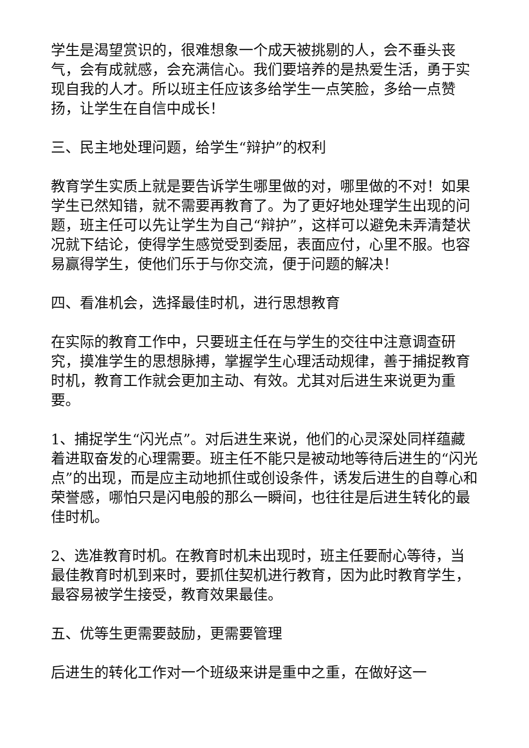学生是渴望赏识的，很难想象一个成天被挑剔的人，会不垂头丧气，会有成就感，会充满信心。我们要培养的是热爱生活，勇于实现自我的人才。所以班主任应该多给学生一点笑脸，多给一点赞扬，让学生在自信中成长！
三、民主地处理问题，给学生“辩护”的权利
教育学生实质上就是要告诉学生哪里做的对，哪里做的不对！如果学生已然知错，就不需要再教育了。为了更好地处理学生出现的问题，班主任可以先让学生为自己“辩护”，这样可以避免未弄清楚状况就下结论，使得学生感觉受到委屈，表面应付，心里不服。也容易赢得学生，使他们乐于与你交流，便于问题的解决！
四、看准机会，选择最佳时机，进行思想教育
在实际的教育工作中，只要班主任在与学生的交往中注意调查研究，摸准学生的思想脉搏，掌握学生心理活动规律，善于捕捉教育时机，教育工作就会更加主动、有效。尤其对后进生来说更为重要。
1、捕捉学生“闪光点”。对后进生来说，他们的心灵深处同样蕴藏着进取奋发的心理需要。班主任不能只是被动地等待后进生的“闪光点”的出现，而是应主动地抓住或创设条件，诱发后进生的自尊心和荣誉感，哪怕只是闪电般的那么一瞬间，也往往是后进生转化的最佳时机。
2、选准教育时机。在教育时机未出现时，班主任要耐心等待，当最佳教育时机到来时，要抓住契机进行教育，因为此时教育学生，最容易被学生接受，教育效果最佳。
五、优等生更需要鼓励，更需要管理
后进生的转化工作对一个班级来讲是重中之重，在做好这一